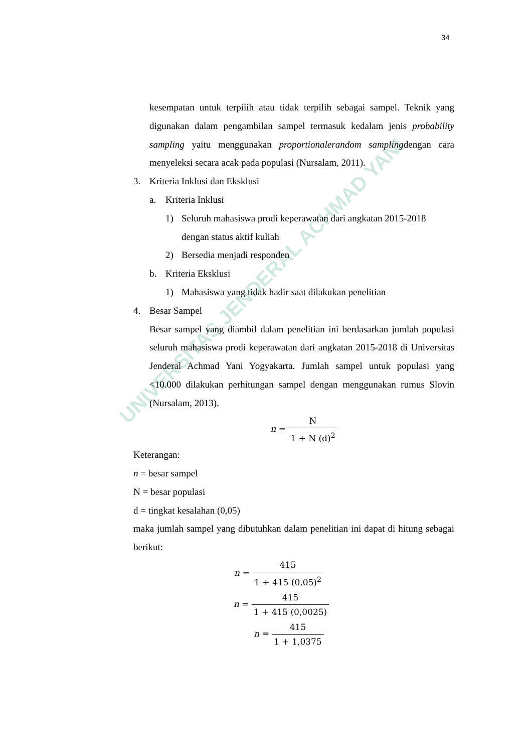UNIVERSITAS JENDERAL ACHMAD YANI
34
kesempatan untuk terpilih atau tidak terpilih sebagai sampel. Teknik yang digunakan dalam pengambilan sampel termasuk kedalam jenis probability sampling yaitu menggunakan proportionalerandom samplingdengan cara menyeleksi secara acak pada populasi (Nursalam, 2011).
3. Kriteria Inklusi dan Eksklusi
a. Kriteria Inklusi
1) Seluruh mahasiswa prodi keperawatan dari angkatan 2015-2018 dengan status aktif kuliah
2) Bersedia menjadi responden
b. Kriteria Eksklusi
1) Mahasiswa yang tidak hadir saat dilakukan penelitian
4. Besar Sampel
Besar sampel yang diambil dalam penelitian ini berdasarkan jumlah populasi seluruh mahasiswa prodi keperawatan dari angkatan 2015-2018 di Universitas Jenderal Achmad Yani Yogyakarta. Jumlah sampel untuk populasi yang <10.000 dilakukan perhitungan sampel dengan menggunakan rumus Slovin (Nursalam, 2013).
n = N 1 + N (d)<sup>2</sup>
Keterangan:
n = besar sampel
N = besar populasi
d = tingkat kesalahan (0,05)
maka jumlah sampel yang dibutuhkan dalam penelitian ini dapat di hitung sebagai berikut:
n = 415 1 + 415 (0,05)<sup>2</sup>
n = 415 1 + 415 (0,0025)
n = 415 1 + 1,0375